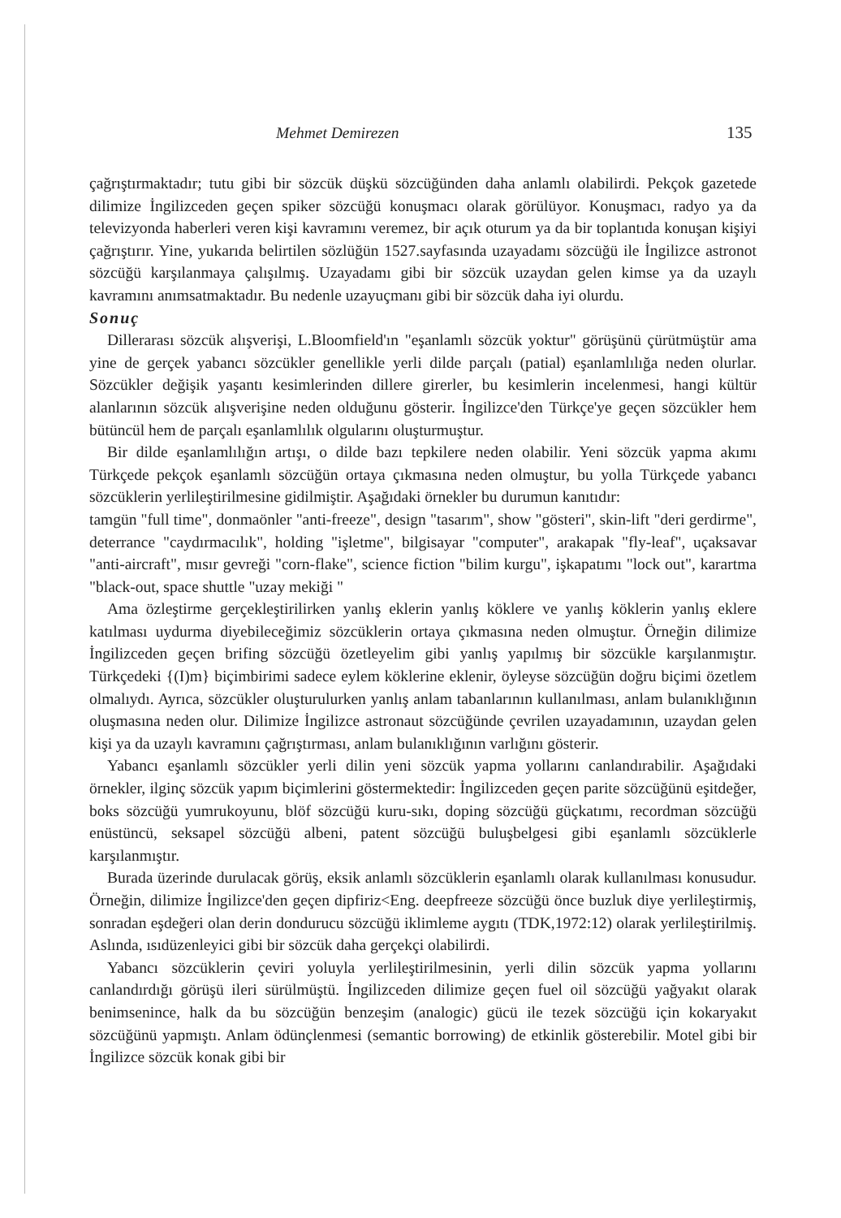Mehmet Demirezen 135
çağrıştırmaktadır; tutu gibi bir sözcük düşkü sözcüğünden daha anlamlı olabilirdi. Pekçok gazetede dilimize İngilizceden geçen spiker sözcüğü konuşmacı olarak görülüyor. Konuşmacı, radyo ya da televizyonda haberleri veren kişi kavramını veremez, bir açık oturum ya da bir toplantıda konuşan kişiyi çağrıştırır. Yine, yukarıda belirtilen sözlüğün 1527.sayfasında uzayadamı sözcüğü ile İngilizce astronot sözcüğü karşılanmaya çalışılmış. Uzayadamı gibi bir sözcük uzaydan gelen kimse ya da uzaylı kavramını anımsatmaktadır. Bu nedenle uzayuçmanı gibi bir sözcük daha iyi olurdu.
Sonuç
Dillerarası sözcük alışverişi, L.Bloomfield'ın "eşanlamlı sözcük yoktur" görüşünü çürütmüştür ama yine de gerçek yabancı sözcükler genellikle yerli dilde parçalı (patial) eşanlamlılığa neden olurlar. Sözcükler değişik yaşantı kesimlerinden dillere girerler, bu kesimlerin incelenmesi, hangi kültür alanlarının sözcük alışverişine neden olduğunu gösterir. İngilizce'den Türkçe'ye geçen sözcükler hem bütüncül hem de parçalı eşanlamlılık olgularını oluşturmuştur.
Bir dilde eşanlamlılığın artışı, o dilde bazı tepkilere neden olabilir. Yeni sözcük yapma akımı Türkçede pekçok eşanlamlı sözcüğün ortaya çıkmasına neden olmuştur, bu yolla Türkçede yabancı sözcüklerin yerlileştirilmesine gidilmiştir. Aşağıdaki örnekler bu durumun kanıtıdır:
tamgün "full time", donmaönler "anti-freeze", design "tasarım", show "gösteri", skin-lift "deri gerdirme", deterrance "caydırmacılık", holding "işletme", bilgisayar "computer", arakapak "fly-leaf", uçaksavar "anti-aircraft", mısır gevreği "corn-flake", science fiction "bilim kurgu", işkapatımı "lock out", karartma "black-out, space shuttle "uzay mekiği "
Ama özleştirme gerçekleştirilirken yanlış eklerin yanlış köklere ve yanlış köklerin yanlış eklere katılması uydurma diyebileceğimiz sözcüklerin ortaya çıkmasına neden olmuştur. Örneğin dilimize İngilizceden geçen brifing sözcüğü özetleyelim gibi yanlış yapılmış bir sözcükle karşılanmıştır. Türkçedeki {(I)m} biçimbirimi sadece eylem köklerine eklenir, öyleyse sözcüğün doğru biçimi özetlem olmalıydı. Ayrıca, sözcükler oluşturulurken yanlış anlam tabanlarının kullanılması, anlam bulanıklığının oluşmasına neden olur. Dilimize İngilizce astronaut sözcüğünde çevrilen uzayadamının, uzaydan gelen kişi ya da uzaylı kavramını çağrıştırması, anlam bulanıklığının varlığını gösterir.
Yabancı eşanlamlı sözcükler yerli dilin yeni sözcük yapma yollarını canlandırabilir. Aşağıdaki örnekler, ilginç sözcük yapım biçimlerini göstermektedir: İngilizceden geçen parite sözcüğünü eşitdeğer, boks sözcüğü yumrukoyunu, blöf sözcüğü kuru-sıkı, doping sözcüğü güçkatımı, recordman sözcüğü enüstüncü, seksapel sözcüğü albeni, patent sözcüğü buluşbelgesi gibi eşanlamlı sözcüklerle karşılanmıştır.
Burada üzerinde durulacak görüş, eksik anlamlı sözcüklerin eşanlamlı olarak kullanılması konusudur. Örneğin, dilimize İngilizce'den geçen dipfiriz<Eng. deepfreeze sözcüğü önce buzluk diye yerlileştirmiş, sonradan eşdeğeri olan derin dondurucu sözcüğü iklimleme aygıtı (TDK,1972:12) olarak yerlileştirilmiş. Aslında, ısıdüzenleyici gibi bir sözcük daha gerçekçi olabilirdi.
Yabancı sözcüklerin çeviri yoluyla yerlileştirilmesinin, yerli dilin sözcük yapma yollarını canlandırdığı görüşü ileri sürülmüştü. İngilizceden dilimize geçen fuel oil sözcüğü yağyakıt olarak benimsenince, halk da bu sözcüğün benzeşim (analogic) gücü ile tezek sözcüğü için kokaryakıt sözcüğünü yapmıştı. Anlam ödünçlenmesi (semantic borrowing) de etkinlik gösterebilir. Motel gibi bir İngilizce sözcük konak gibi bir